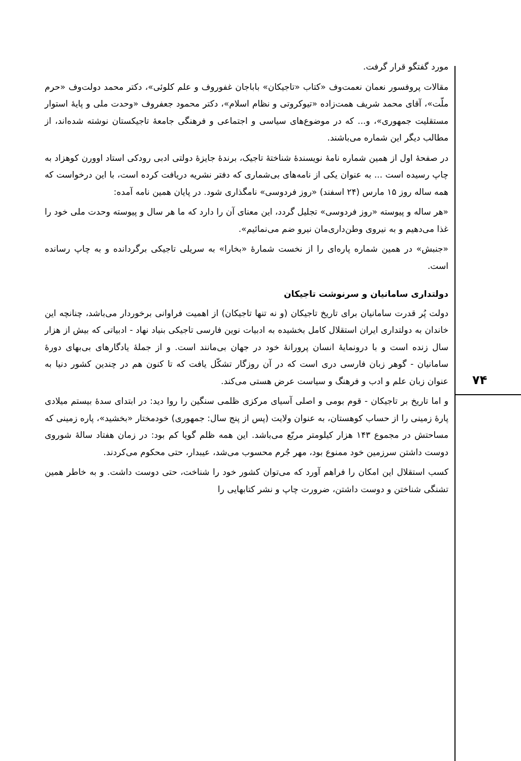۷۴
مورد گفتگو قرار گرفت.
مقالات پروفسور نعمان نعمت‌وف «کتاب «تاجیکان» باباجان غفوروف و علم کلوئی»، دکتر محمد دولت‌وف «حرم ملّت»، آقای محمد شریف همت‌زاده «تیوکروتی و نظام اسلام»، دکتر محمود جعفروف «وحدت ملی و پایهٔ استوار مستقلیت جمهوری»، و... که در موضوع‌های سیاسی و اجتماعی و فرهنگی جامعهٔ تاجیکستان نوشته شده‌اند، از مطالب دیگر این شماره می‌باشند.
در صفحهٔ اول از همین شماره نامهٔ نویسندهٔ شناختهٔ تاجیک، برندهٔ جایزهٔ دولتی ادبی رودکی استاد اوورن کوهزاد به چاپ رسیده است ... به عنوان یکی از نامه‌های بی‌شماری که دفتر نشریه دریافت کرده است، با این درخواست که همه ساله روز ۱۵ مارس (۲۴ اسفند) «روز فردوسی» نامگذاری شود. در پایان همین نامه آمده:
«هر ساله و پیوسته «روز فردوسی» تجلیل گردد، این معنای آن را دارد که ما هر سال و پیوسته وحدت ملی خود را غذا می‌دهیم و به نیروی وطن‌داری‌مان نیرو ضم می‌نمائیم».
«جنبش» در همین شماره پاره‌ای را از نخست شمارهٔ «بخارا» به سریلی تاجیکی برگردانده و به چاپ رسانده است.
دولتداری سامانیان و سرنوشت تاجیکان
دولت پُر قدرت سامانیان برای تاریخ تاجیکان (و نه تنها تاجیکان) از اهمیت فراوانی برخوردار می‌باشد، چنانچه این خاندان به دولتداری ایران استقلال کامل بخشیده به ادبیات نوین فارسی تاجیکی بنیاد نهاد - ادبیاتی که بیش از هزار سال زنده است و با درونمایهٔ انسان پرورانهٔ خود در جهان بی‌مانند است. و از جملهٔ یادگارهای بی‌بهای دورهٔ سامانیان - گوهر زبان فارسی دری است که در آن روزگار تشکّل یافت که تا کنون هم در چندین کشور دنیا به عنوان زبان علم و ادب و فرهنگ و سیاست عرض هستی می‌کند.
و اما تاریخ بر تاجیکان - قوم بومی و اصلی آسیای مرکزی ظلمی سنگین را روا دید: در ابتدای سدهٔ بیستم میلادی پارهٔ زمینی را از حساب کوهستان، به عنوان ولایت (پس از پنج سال: جمهوری) خودمختار «بخشید»، پاره زمینی که مساحتش در مجموع ۱۴۳ هزار کیلومتر مربّع می‌باشد. این همه ظلم گویا کم بود: در زمان هفتاد سالهٔ شوروی دوست داشتن سرزمین خود ممنوع بود، مهر جُرم محسوب می‌شد، عیبدار، حتی محکوم می‌کردند.
کسب استقلال این امکان را فراهم آورد که می‌توان کشور خود را شناخت، حتی دوست داشت. و به خاطر همین تشنگی شناختن و دوست داشتن، ضرورت چاپ و نشر کتابهایی را